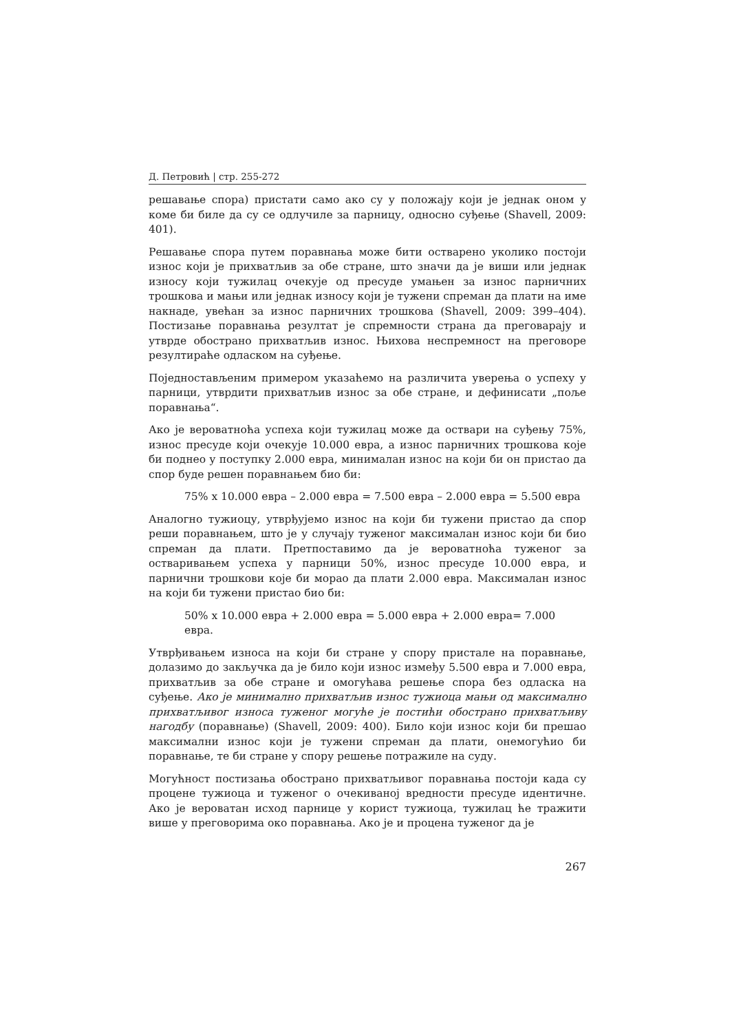Д. Петровић | стр. 255-272
решавање спора) пристати само ако су у положају који је једнак оном у коме би биле да су се одлучиле за парницу, односно суђење (Shavell, 2009: 401).
Решавање спора путем поравнања може бити остварено уколико постоји износ који је прихватљив за обе стране, што значи да је виши или једнак износу који тужилац очекује од пресуде умањен за износ парничних трошкова и мањи или једнак износу који је тужени спреман да плати на име накнаде, увећан за износ парничних трошкова (Shavell, 2009: 399–404). Постизање поравнања резултат је спремности страна да преговарају и утврде обострано прихватљив износ. Њихова неспремност на преговоре резултираће одласком на суђење.
Поједностављеним примером указаћемо на различита уверења о успеху у парници, утврдити прихватљив износ за обе стране, и дефинисати „поље поравнања“.
Ако је вероватноћа успеха који тужилац може да оствари на суђењу 75%, износ пресуде који очекује 10.000 евра, а износ парничних трошкова које би поднео у поступку 2.000 евра, минималан износ на који би он пристао да спор буде решен поравнањем био би:
75% x 10.000 евра – 2.000 евра = 7.500 евра – 2.000 евра = 5.500 евра
Аналогно тужиоцу, утврђујемо износ на који би тужени пристао да спор реши поравнањем, што је у случају туженог максималан износ који би био спреман да плати. Претпоставимо да је вероватноћа туженог за остваривањем успеха у парници 50%, износ пресуде 10.000 евра, и парнични трошкови које би морао да плати 2.000 евра. Максималан износ на који би тужени пристао био би:
50% x 10.000 евра + 2.000 евра = 5.000 евра + 2.000 евра= 7.000 евра.
Утврђивањем износа на који би стране у спору пристале на поравнање, долазимо до закључка да је било који износ између 5.500 евра и 7.000 евра, прихватљив за обе стране и омогућава решење спора без одласка на суђење. Ако је минимално прихватљив износ тужиоца мањи од максимално прихватљивог износа туженог могуће је постићи обострано прихватљиву нагодбу (поравнање) (Shavell, 2009: 400). Било који износ који би прешао максимални износ који је тужени спреман да плати, онемогућио би поравнање, те би стране у спору решење потражиле на суду.
Могућност постизања обострано прихватљивог поравнања постоји када су процене тужиоца и туженог о очекиваној вредности пресуде идентичне. Ако је вероватан исход парнице у корист тужиоца, тужилац ће тражити више у преговорима око поравнања. Ако је и процена туженог да је
267